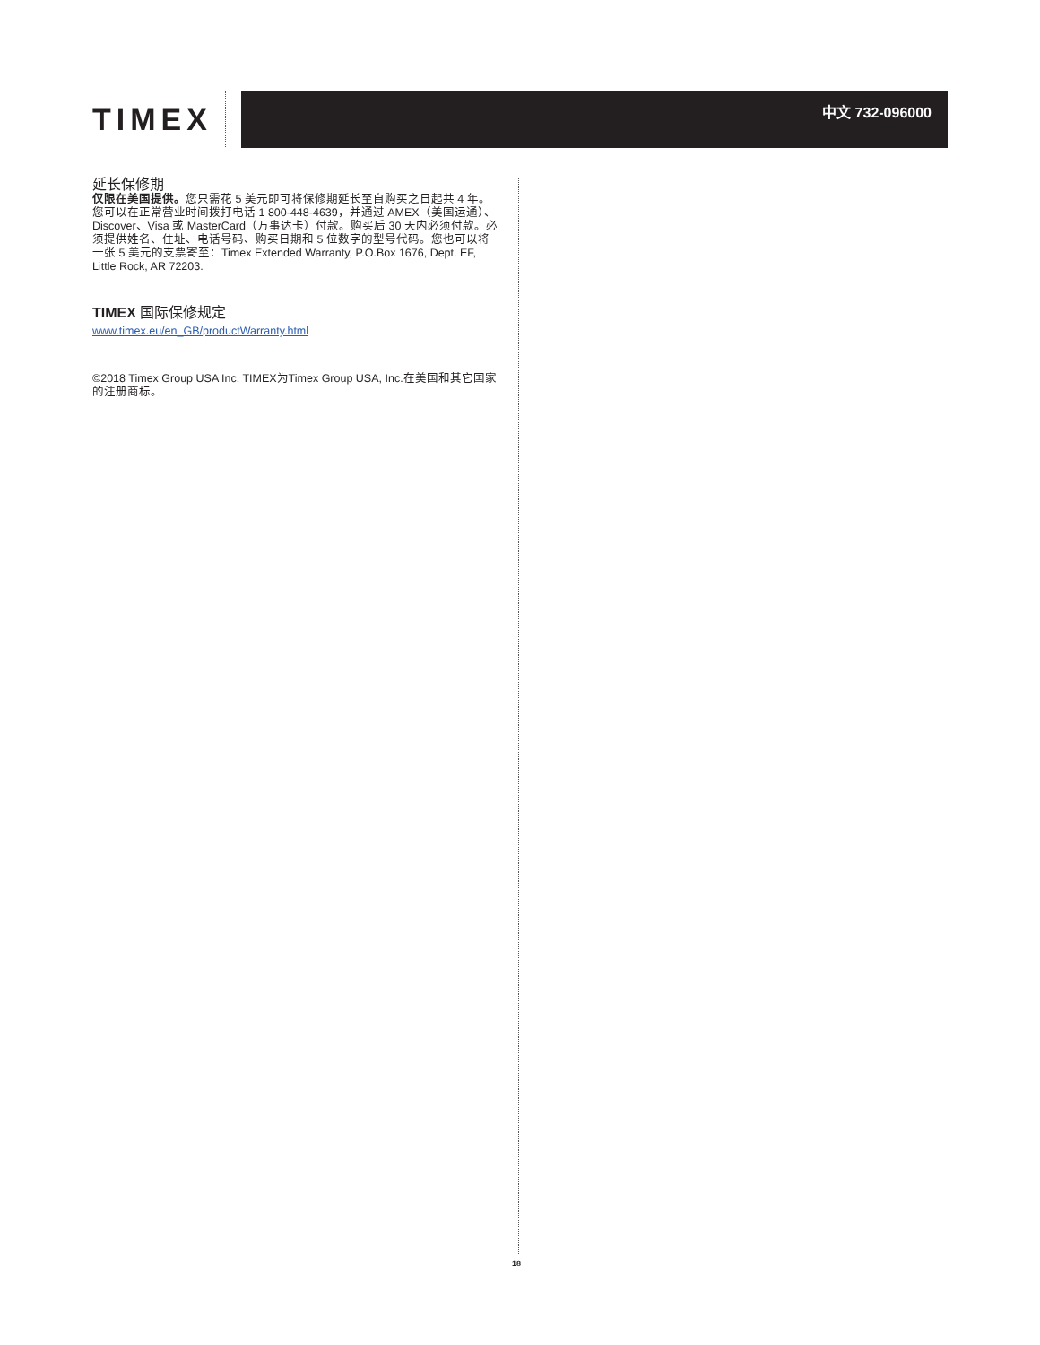TIMEX
中文 732-096000
延长保修期
仅限在美国提供。您只需花 5 美元即可将保修期延长至自购买之日起共 4 年。您可以在正常营业时间拨打电话 1 800-448-4639，并通过 AMEX（美国运通）、Discover、Visa 或 MasterCard（万事达卡）付款。购买后 30 天内必须付款。必须提供姓名、住址、电话号码、购买日期和 5 位数字的型号代码。您也可以将一张 5 美元的支票寄至：Timex Extended Warranty, P.O.Box 1676, Dept. EF, Little Rock, AR 72203.
TIMEX 国际保修规定
www.timex.eu/en_GB/productWarranty.html
©2018 Timex Group USA Inc. TIMEX为Timex Group USA, Inc.在美国和其它国家的注册商标。
18